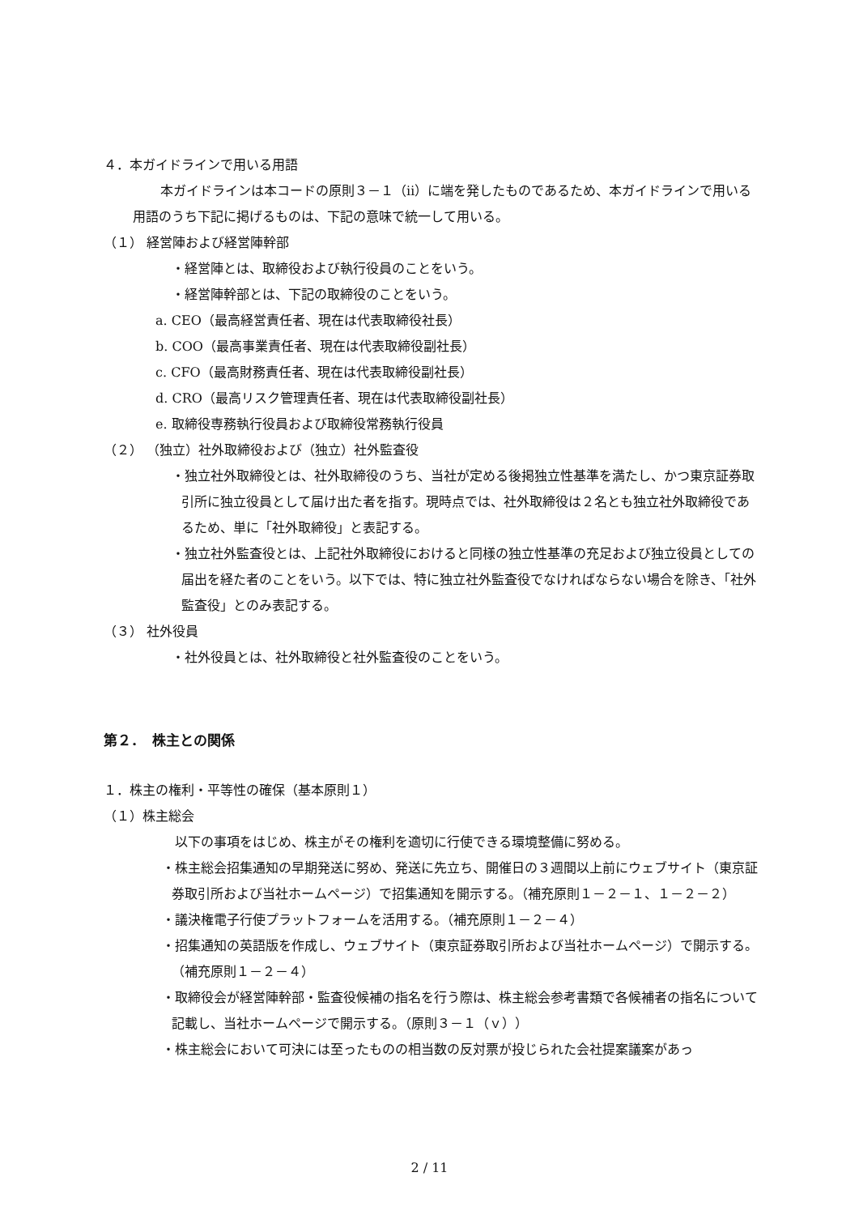４．本ガイドラインで用いる用語
本ガイドラインは本コードの原則３－１（ⅱ）に端を発したものであるため、本ガイドラインで用いる用語のうち下記に掲げるものは、下記の意味で統一して用いる。
（１） 経営陣および経営陣幹部
・経営陣とは、取締役および執行役員のことをいう。
・経営陣幹部とは、下記の取締役のことをいう。
a. CEO（最高経営責任者、現在は代表取締役社長）
b. COO（最高事業責任者、現在は代表取締役副社長）
c. CFO（最高財務責任者、現在は代表取締役副社長）
d. CRO（最高リスク管理責任者、現在は代表取締役副社長）
e. 取締役専務執行役員および取締役常務執行役員
（２） （独立）社外取締役および（独立）社外監査役
・独立社外取締役とは、社外取締役のうち、当社が定める後掲独立性基準を満たし、かつ東京証券取引所に独立役員として届け出た者を指す。現時点では、社外取締役は２名とも独立社外取締役であるため、単に「社外取締役」と表記する。
・独立社外監査役とは、上記社外取締役におけると同様の独立性基準の充足および独立役員としての届出を経た者のことをいう。以下では、特に独立社外監査役でなければならない場合を除き、「社外監査役」とのみ表記する。
（３） 社外役員
・社外役員とは、社外取締役と社外監査役のことをいう。
第２．　株主との関係
１．株主の権利・平等性の確保（基本原則１）
（１）株主総会
以下の事項をはじめ、株主がその権利を適切に行使できる環境整備に努める。
・株主総会招集通知の早期発送に努め、発送に先立ち、開催日の３週間以上前にウェブサイト（東京証券取引所および当社ホームページ）で招集通知を開示する。（補充原則１－２－１、１－２－２）
・議決権電子行使プラットフォームを活用する。（補充原則１－２－４）
・招集通知の英語版を作成し、ウェブサイト（東京証券取引所および当社ホームページ）で開示する。（補充原則１－２－４）
・取締役会が経営陣幹部・監査役候補の指名を行う際は、株主総会参考書類で各候補者の指名について記載し、当社ホームページで開示する。（原則３－１（ｖ））
・株主総会において可決には至ったものの相当数の反対票が投じられた会社提案議案があっ
2 / 11